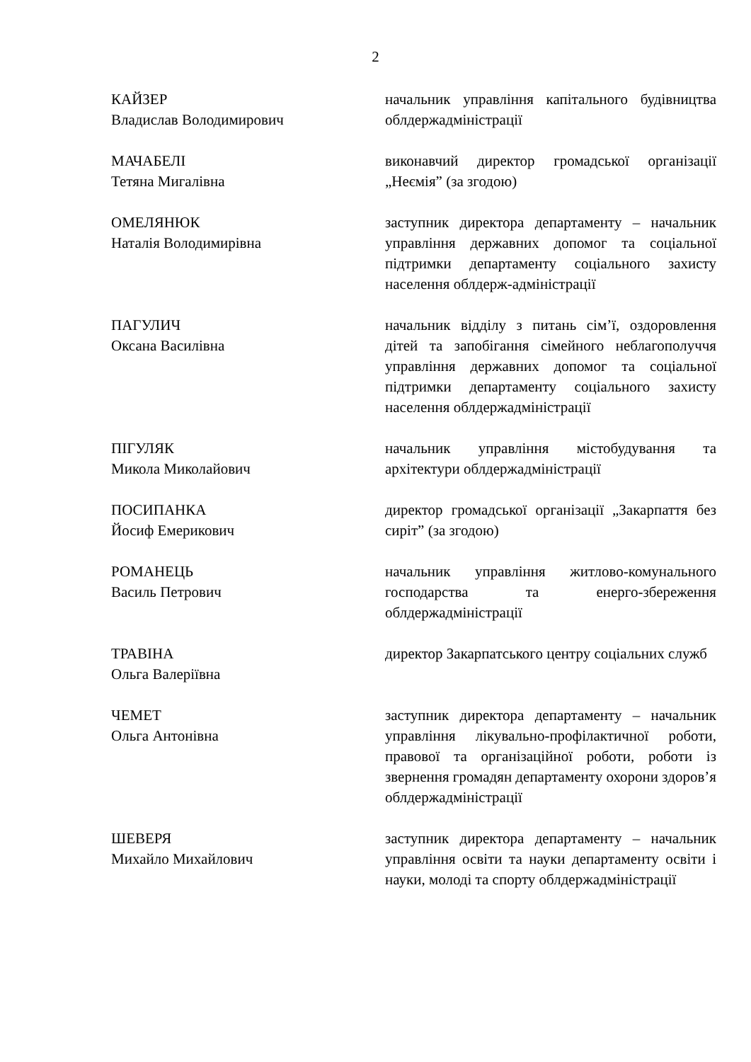2
КАЙЗЕР
Владислав Володимирович
начальник управління капітального будівництва облдержадміністрації
МАЧАБЕЛІ
Тетяна Мигалівна
виконавчий директор громадської організації „Неємія” (за згодою)
ОМЕЛЯНЮК
Наталія Володимирівна
заступник директора департаменту – начальник управління державних допомог та соціальної підтримки департаменту соціального захисту населення облдерж-адміністрації
ПАГУЛИЧ
Оксана Василівна
начальник відділу з питань сім’ї, оздоровлення дітей та запобігання сімейного неблагополуччя управління державних допомог та соціальної підтримки департаменту соціального захисту населення облдержадміністрації
ПІГУЛЯК
Микола Миколайович
начальник управління містобудування та архітектури облдержадміністрації
ПОСИПАНКА
Йосиф Емерикович
директор громадської організації „Закарпаття без сиріт” (за згодою)
РОМАНЕЦЬ
Василь Петрович
начальник управління житлово-комунального господарства та енерго-збереження облдержадміністрації
ТРАВІНА
Ольга Валеріївна
директор Закарпатського центру соціальних служб
ЧЕМЕТ
Ольга Антонівна
заступник директора департаменту – начальник управління лікувально-профілактичної роботи, правової та організаційної роботи, роботи із звернення громадян департаменту охорони здоров’я облдержадміністрації
ШЕВЕРЯ
Михайло Михайлович
заступник директора департаменту – начальник управління освіти та науки департаменту освіти і науки, молоді та спорту облдержадміністрації